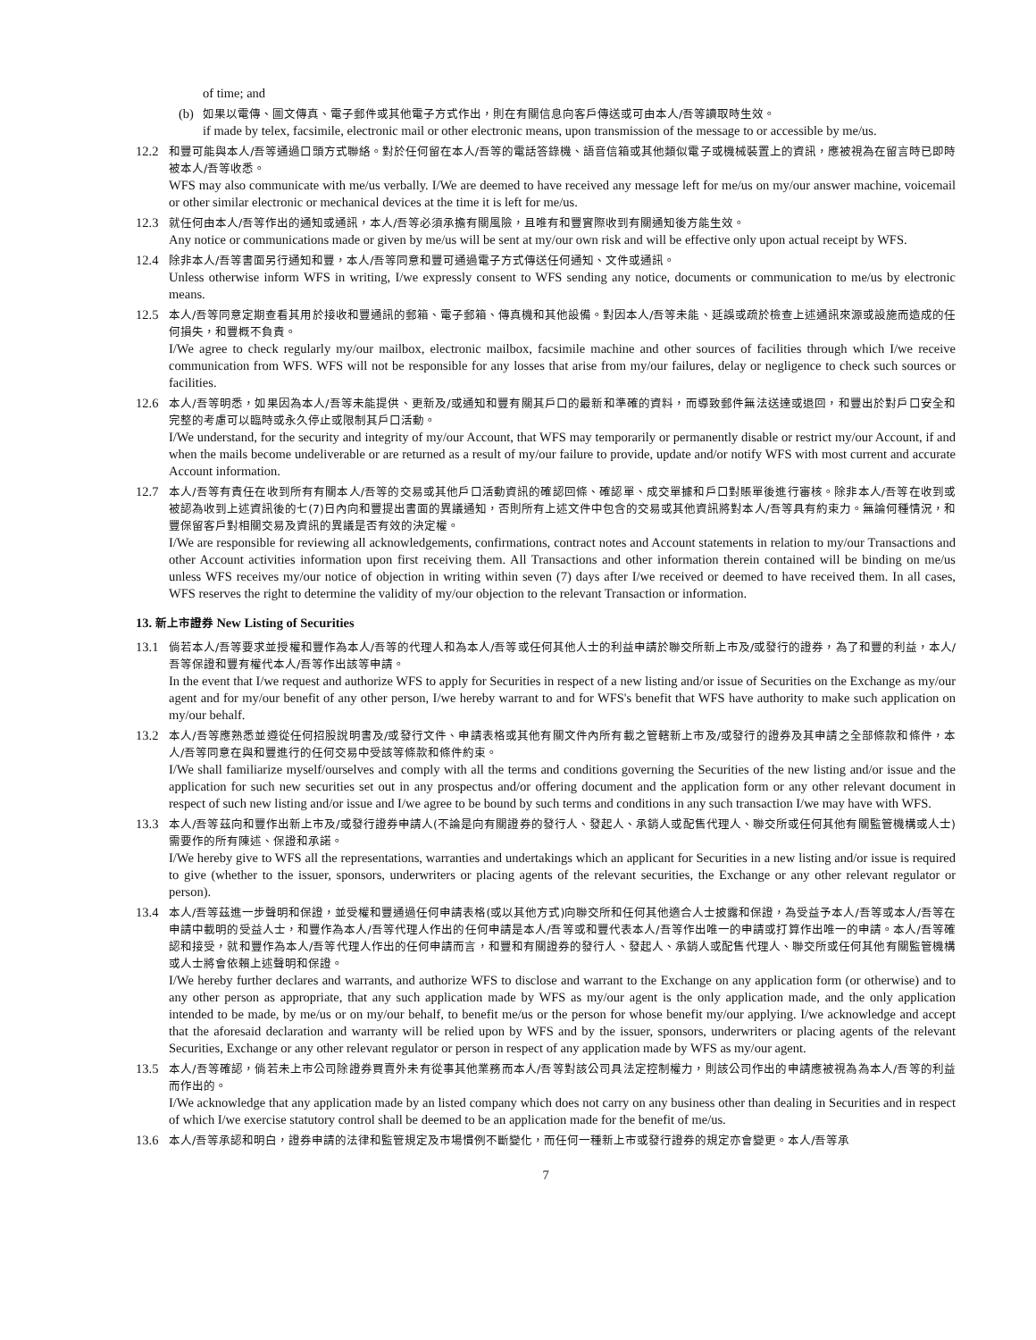of time; and
(b)
如果以電傳、圖文傳真、電子郵件或其他電子方式作出，則在有關信息向客戶傳送或可由本人/吾等讀取時生效。
if made by telex, facsimile, electronic mail or other electronic means, upon transmission of the message to or accessible by me/us.
12.2
和豐可能與本人/吾等通過口頭方式聯絡。對於任何留在本人/吾等的電話答錄機、語音信箱或其他類似電子或機械裝置上的資訊，應被視為在留言時已即時被本人/吾等收悉。
WFS may also communicate with me/us verbally. I/We are deemed to have received any message left for me/us on my/our answer machine, voicemail or other similar electronic or mechanical devices at the time it is left for me/us.
12.3
就任何由本人/吾等作出的通知或通訊，本人/吾等必須承擔有關風險，且唯有和豐實際收到有關通知後方能生效。
Any notice or communications made or given by me/us will be sent at my/our own risk and will be effective only upon actual receipt by WFS.
12.4
除非本人/吾等書面另行通知和豐，本人/吾等同意和豐可通過電子方式傳送任何通知、文件或通訊。
Unless otherwise inform WFS in writing, I/we expressly consent to WFS sending any notice, documents or communication to me/us by electronic means.
12.5
本人/吾等同意定期查看其用於接收和豐通訊的郵箱、電子郵箱、傳真機和其他設備。對因本人/吾等未能、延誤或疏於檢查上述通訊來源或設施而造成的任何損失，和豐概不負責。
I/We agree to check regularly my/our mailbox, electronic mailbox, facsimile machine and other sources of facilities through which I/we receive communication from WFS. WFS will not be responsible for any losses that arise from my/our failures, delay or negligence to check such sources or facilities.
12.6
本人/吾等明悉，如果因為本人/吾等未能提供、更新及/或通知和豐有關其戶口的最新和準確的資料，而導致郵件無法送達或退回，和豐出於對戶口安全和完整的考慮可以臨時或永久停止或限制其戶口活動。
I/We understand, for the security and integrity of my/our Account, that WFS may temporarily or permanently disable or restrict my/our Account, if and when the mails become undeliverable or are returned as a result of my/our failure to provide, update and/or notify WFS with most current and accurate Account information.
12.7
本人/吾等有責任在收到所有有關本人/吾等的交易或其他戶口活動資訊的確認回條、確認單、成交單據和戶口對賬單後進行審核。除非本人/吾等在收到或被認為收到上述資訊後的七(7)日內向和豐提出書面的異議通知，否則所有上述文件中包含的交易或其他資訊將對本人/吾等具有約束力。無論何種情況，和豐保留客戶對相關交易及資訊的異議是否有效的決定權。
I/We are responsible for reviewing all acknowledgements, confirmations, contract notes and Account statements in relation to my/our Transactions and other Account activities information upon first receiving them. All Transactions and other information therein contained will be binding on me/us unless WFS receives my/our notice of objection in writing within seven (7) days after I/we received or deemed to have received them. In all cases, WFS reserves the right to determine the validity of my/our objection to the relevant Transaction or information.
13. 新上市證券 New Listing of Securities
13.1
倘若本人/吾等要求並授權和豐作為本人/吾等的代理人和為本人/吾等或任何其他人士的利益申請於聯交所新上市及/或發行的證券，為了和豐的利益，本人/吾等保證和豐有權代本人/吾等作出該等申請。
In the event that I/we request and authorize WFS to apply for Securities in respect of a new listing and/or issue of Securities on the Exchange as my/our agent and for my/our benefit of any other person, I/we hereby warrant to and for WFS's benefit that WFS have authority to make such application on my/our behalf.
13.2
本人/吾等應熟悉並遵從任何招股說明書及/或發行文件、申請表格或其他有關文件內所有載之管轄新上市及/或發行的證券及其申請之全部條款和條件，本人/吾等同意在與和豐進行的任何交易中受該等條款和條件約束。
I/We shall familiarize myself/ourselves and comply with all the terms and conditions governing the Securities of the new listing and/or issue and the application for such new securities set out in any prospectus and/or offering document and the application form or any other relevant document in respect of such new listing and/or issue and I/we agree to be bound by such terms and conditions in any such transaction I/we may have with WFS.
13.3
本人/吾等茲向和豐作出新上市及/或發行證券申請人(不論是向有關證券的發行人、發起人、承銷人或配售代理人、聯交所或任何其他有關監管機構或人士)需要作的所有陳述、保證和承諾。
I/We hereby give to WFS all the representations, warranties and undertakings which an applicant for Securities in a new listing and/or issue is required to give (whether to the issuer, sponsors, underwriters or placing agents of the relevant securities, the Exchange or any other relevant regulator or person).
13.4
本人/吾等茲進一步聲明和保證，並受權和豐通過任何申請表格(或以其他方式)向聯交所和任何其他適合人士披露和保證，為受益予本人/吾等或本人/吾等在申請中載明的受益人士，和豐作為本人/吾等代理人作出的任何申請是本人/吾等或和豐代表本人/吾等作出唯一的申請或打算作出唯一的申請。本人/吾等確認和接受，就和豐作為本人/吾等代理人作出的任何申請而言，和豐和有關證券的發行人、發起人、承銷人或配售代理人、聯交所或任何其他有關監管機構或人士將會依賴上述聲明和保證。
I/We hereby further declares and warrants, and authorize WFS to disclose and warrant to the Exchange on any application form (or otherwise) and to any other person as appropriate, that any such application made by WFS as my/our agent is the only application made, and the only application intended to be made, by me/us or on my/our behalf, to benefit me/us or the person for whose benefit my/our applying. I/we acknowledge and accept that the aforesaid declaration and warranty will be relied upon by WFS and by the issuer, sponsors, underwriters or placing agents of the relevant Securities, Exchange or any other relevant regulator or person in respect of any application made by WFS as my/our agent.
13.5
本人/吾等確認，倘若未上市公司除證券買賣外未有從事其他業務而本人/吾等對該公司具法定控制權力，則該公司作出的申請應被視為為本人/吾等的利益而作出的。
I/We acknowledge that any application made by an listed company which does not carry on any business other than dealing in Securities and in respect of which I/we exercise statutory control shall be deemed to be an application made for the benefit of me/us.
13.6
本人/吾等承認和明白，證券申請的法律和監管規定及市場慣例不斷變化，而任何一種新上市或發行證券的規定亦會變更。本人/吾等承
7